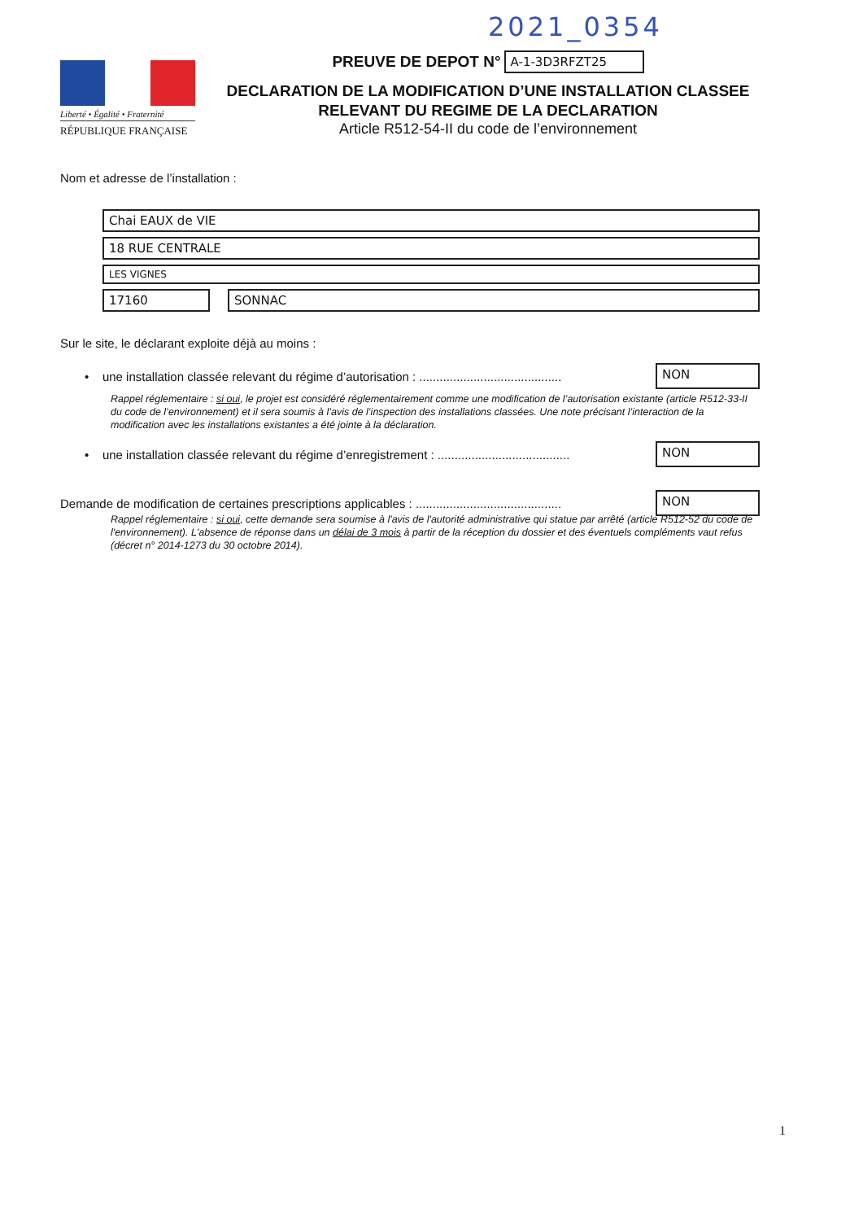2021_0354
Liberté • Égalité • Fraternité
RÉPUBLIQUE FRANÇAISE
PREUVE DE DEPOT N° A-1-3D3RFZT25
DECLARATION DE LA MODIFICATION D’UNE INSTALLATION CLASSEE
RELEVANT DU REGIME DE LA DECLARATION
Article R512-54-II du code de l’environnement
Nom et adresse de l’installation :
Chai EAUX de VIE
18 RUE CENTRALE
LES VIGNES
17160 SONNAC
Sur le site, le déclarant exploite déjà au moins :
• une installation classée relevant du régime d’autorisation : .......................................... NON
Rappel réglementaire : si oui, le projet est considéré réglementairement comme une modification de l’autorisation existante (article R512-33-II du code de l’environnement) et il sera soumis à l’avis de l’inspection des installations classées. Une note précisant l’interaction de la modification avec les installations existantes a été jointe à la déclaration.
• une installation classée relevant du régime d’enregistrement : ....................................... NON
Demande de modification de certaines prescriptions applicables : ........................................... NON
Rappel réglementaire : si oui, cette demande sera soumise à l'avis de l'autorité administrative qui statue par arrêté (article R512-52 du code de l'environnement). L'absence de réponse dans un délai de 3 mois à partir de la réception du dossier et des éventuels compléments vaut refus (décret n° 2014-1273 du 30 octobre 2014).
1